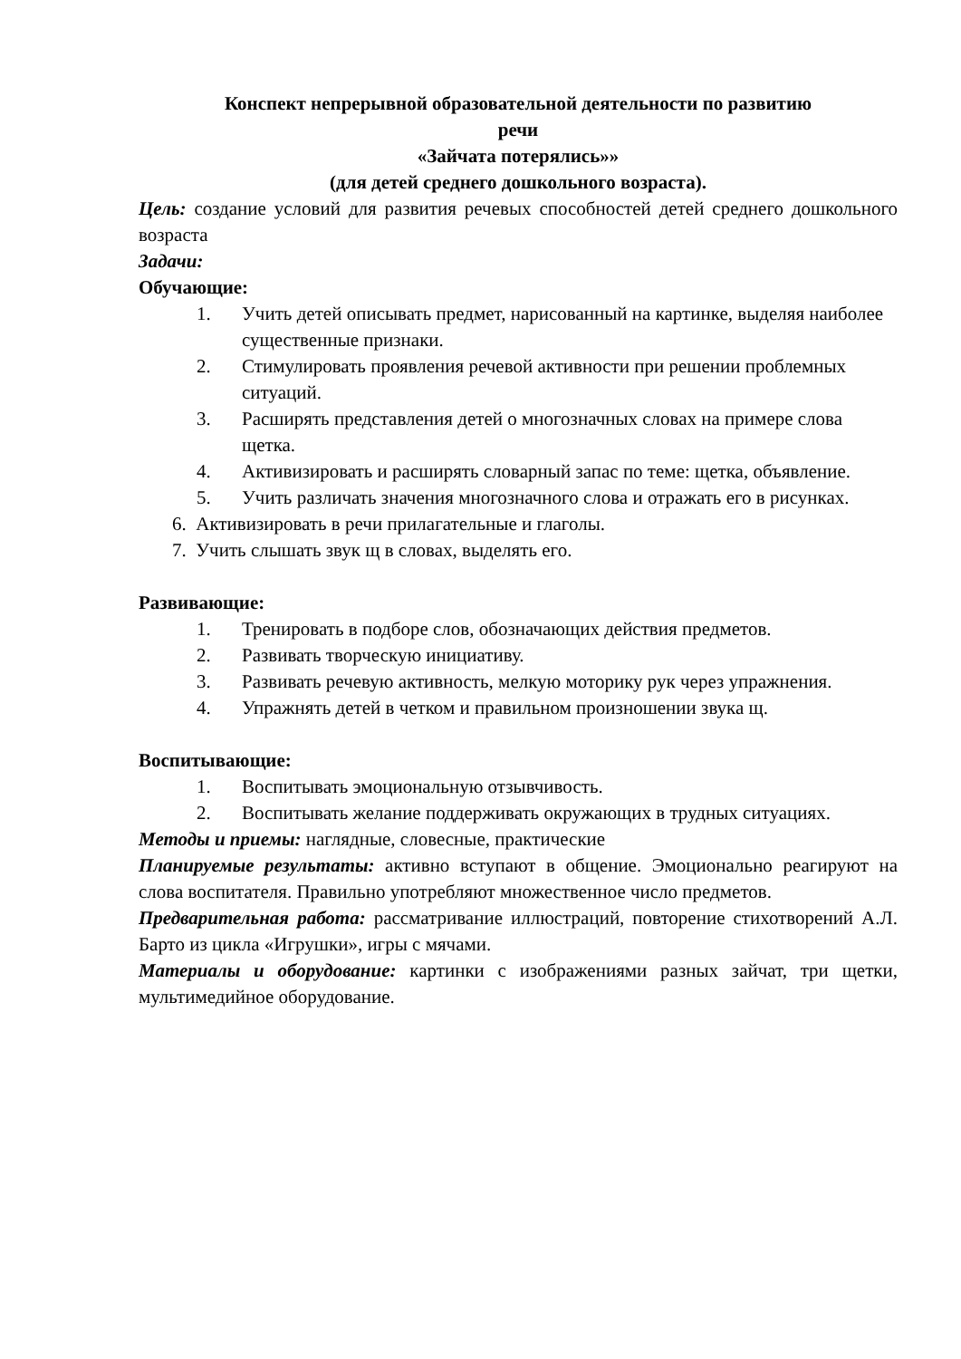Конспект непрерывной образовательной деятельности по развитию
речи
«Зайчата потерялись»»
(для детей среднего дошкольного возраста).
Цель: создание условий для развития речевых способностей детей среднего дошкольного возраста
Задачи:
Обучающие:
1. Учить детей описывать предмет, нарисованный на картинке, выделяя наиболее существенные признаки.
2. Стимулировать проявления речевой активности при решении проблемных ситуаций.
3. Расширять представления детей о многозначных словах на примере слова щетка.
4. Активизировать и расширять словарный запас по теме: щетка, объявление.
5. Учить различать значения многозначного слова и отражать его в рисунках.
6. Активизировать в речи прилагательные и глаголы.
7. Учить слышать звук щ в словах, выделять его.
Развивающие:
1. Тренировать в подборе слов, обозначающих действия предметов.
2. Развивать творческую инициативу.
3. Развивать речевую активность, мелкую моторику рук через упражнения.
4. Упражнять детей в четком и правильном произношении звука щ.
Воспитывающие:
1. Воспитывать эмоциональную отзывчивость.
2. Воспитывать желание поддерживать окружающих в трудных ситуациях.
Методы и приемы: наглядные, словесные, практические
Планируемые результаты: активно вступают в общение. Эмоционально реагируют на слова воспитателя. Правильно употребляют множественное число предметов.
Предварительная работа: рассматривание иллюстраций, повторение стихотворений А.Л. Барто из цикла «Игрушки», игры с мячами.
Материалы и оборудование: картинки с изображениями разных зайчат, три щетки, мультимедийное оборудование.